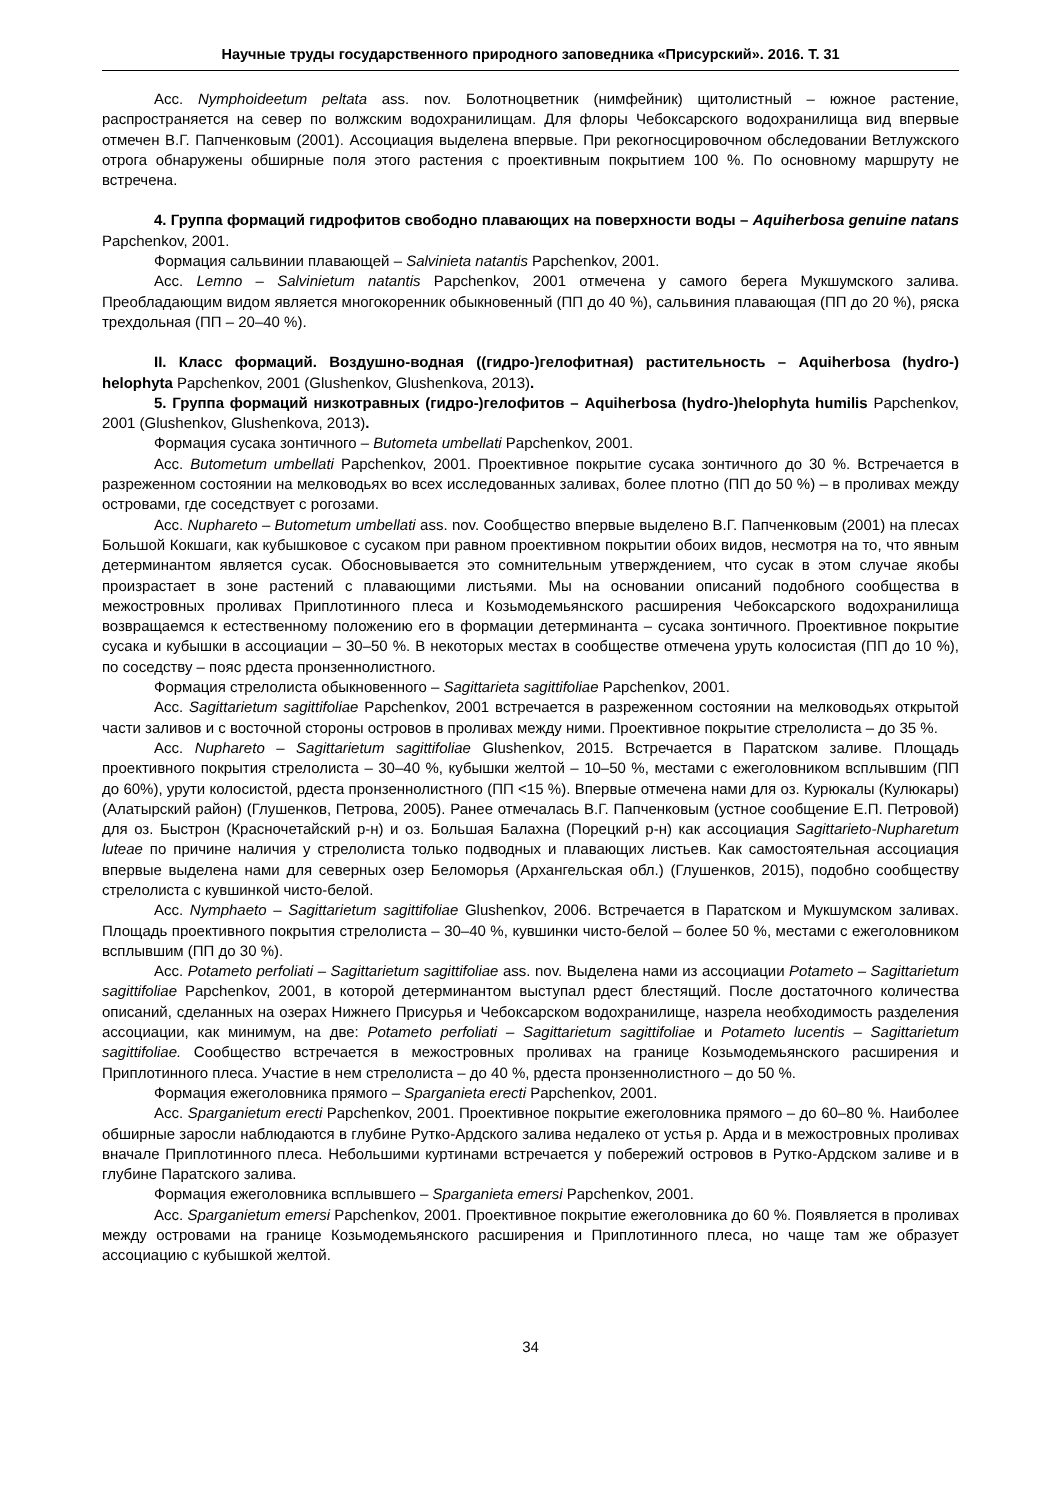Научные труды государственного природного заповедника «Присурский». 2016. Т. 31
Асс. Nymphoideetum peltata ass. nov. Болотноцветник (нимфейник) щитолистный – южное растение, распространяется на север по волжским водохранилищам. Для флоры Чебоксарского водохранилища вид впервые отмечен В.Г. Папченковым (2001). Ассоциация выделена впервые. При рекогносцировочном обследовании Ветлужского отрога обнаружены обширные поля этого растения с проективным покрытием 100 %. По основному маршруту не встречена.
4. Группа формаций гидрофитов свободно плавающих на поверхности воды – Aquiherbosa genuine natans Papchenkov, 2001.
Формация сальвинии плавающей – Salvinieta natantis Papchenkov, 2001.
Асс. Lemno – Salvinietum natantis Papchenkov, 2001 отмечена у самого берега Мукшумского залива. Преобладающим видом является многокоренник обыкновенный (ПП до 40 %), сальвиния плавающая (ПП до 20 %), ряска трехдольная (ПП – 20–40 %).
II. Класс формаций. Воздушно-водная ((гидро-)гелофитная) растительность – Aquiherbosa (hydro-) helophyta Papchenkov, 2001 (Glushenkov, Glushenkova, 2013).
5. Группа формаций низкотравных (гидро-)гелофитов – Aquiherbosa (hydro-)helophyta humilis Papchenkov, 2001 (Glushenkov, Glushenkova, 2013).
Формация сусака зонтичного – Butometa umbellati Papchenkov, 2001.
Асс. Butometum umbellati Papchenkov, 2001. Проективное покрытие сусака зонтичного до 30 %. Встречается в разреженном состоянии на мелководьях во всех исследованных заливах, более плотно (ПП до 50 %) – в проливах между островами, где соседствует с рогозами.
Асс. Nuphareto – Butometum umbellati ass. nov. Сообщество впервые выделено В.Г. Папченковым (2001) на плесах Большой Кокшаги, как кубышковое с сусаком при равном проективном покрытии обоих видов, несмотря на то, что явным детерминантом является сусак. Обосновывается это сомнительным утверждением, что сусак в этом случае якобы произрастает в зоне растений с плавающими листьями. Мы на основании описаний подобного сообщества в межостровных проливах Приплотинного плеса и Козьмодемьянского расширения Чебоксарского водохранилища возвращаемся к естественному положению его в формации детерминанта – сусака зонтичного. Проективное покрытие сусака и кубышки в ассоциации – 30–50 %. В некоторых местах в сообществе отмечена уруть колосистая (ПП до 10 %), по соседству – пояс рдеста пронзеннолистного.
Формация стрелолиста обыкновенного – Sagittarieta sagittifoliae Papchenkov, 2001.
Асс. Sagittarietum sagittifoliae Papchenkov, 2001 встречается в разреженном состоянии на мелководьях открытой части заливов и с восточной стороны островов в проливах между ними. Проективное покрытие стрелолиста – до 35 %.
Асс. Nuphareto – Sagittarietum sagittifoliae Glushenkov, 2015. Встречается в Паратском заливе. Площадь проективного покрытия стрелолиста – 30–40 %, кубышки желтой – 10–50 %, местами с ежеголовником всплывшим (ПП до 60%), урути колосистой, рдеста пронзеннолистного (ПП <15 %). Впервые отмечена нами для оз. Курюкалы (Кулюкары) (Алатырский район) (Глушенков, Петрова, 2005). Ранее отмечалась В.Г. Папченковым (устное сообщение Е.П. Петровой) для оз. Быстрон (Красночетайский р-н) и оз. Большая Балахна (Порецкий р-н) как ассоциация Sagittarieto-Nupharetum luteae по причине наличия у стрелолиста только подводных и плавающих листьев. Как самостоятельная ассоциация впервые выделена нами для северных озер Беломорья (Архангельская обл.) (Глушенков, 2015), подобно сообществу стрелолиста с кувшинкой чисто-белой.
Асс. Nymphaeto – Sagittarietum sagittifoliae Glushenkov, 2006. Встречается в Паратском и Мукшумском заливах. Площадь проективного покрытия стрелолиста – 30–40 %, кувшинки чисто-белой – более 50 %, местами с ежеголовником всплывшим (ПП до 30 %).
Асс. Potameto perfoliati – Sagittarietum sagittifoliae ass. nov. Выделена нами из ассоциации Potameto – Sagittarietum sagittifoliae Papchenkov, 2001, в которой детерминантом выступал рдест блестящий. После достаточного количества описаний, сделанных на озерах Нижнего Присурья и Чебоксарском водохранилище, назрела необходимость разделения ассоциации, как минимум, на две: Potameto perfoliati – Sagittarietum sagittifoliae и Potameto lucentis – Sagittarietum sagittifoliae. Сообщество встречается в межостровных проливах на границе Козьмодемьянского расширения и Приплотинного плеса. Участие в нем стрелолиста – до 40 %, рдеста пронзеннолистного – до 50 %.
Формация ежеголовника прямого – Sparganieta erecti Papchenkov, 2001.
Асс. Sparganietum erecti Papchenkov, 2001. Проективное покрытие ежеголовника прямого – до 60–80 %. Наиболее обширные заросли наблюдаются в глубине Рутко-Ардского залива недалеко от устья р. Арда и в межостровных проливах вначале Приплотинного плеса. Небольшими куртинами встречается у побережий островов в Рутко-Ардском заливе и в глубине Паратского залива.
Формация ежеголовника всплывшего – Sparganieta emersi Papchenkov, 2001.
Асс. Sparganietum emersi Papchenkov, 2001. Проективное покрытие ежеголовника до 60 %. Появляется в проливах между островами на границе Козьмодемьянского расширения и Приплотинного плеса, но чаще там же образует ассоциацию с кубышкой желтой.
34